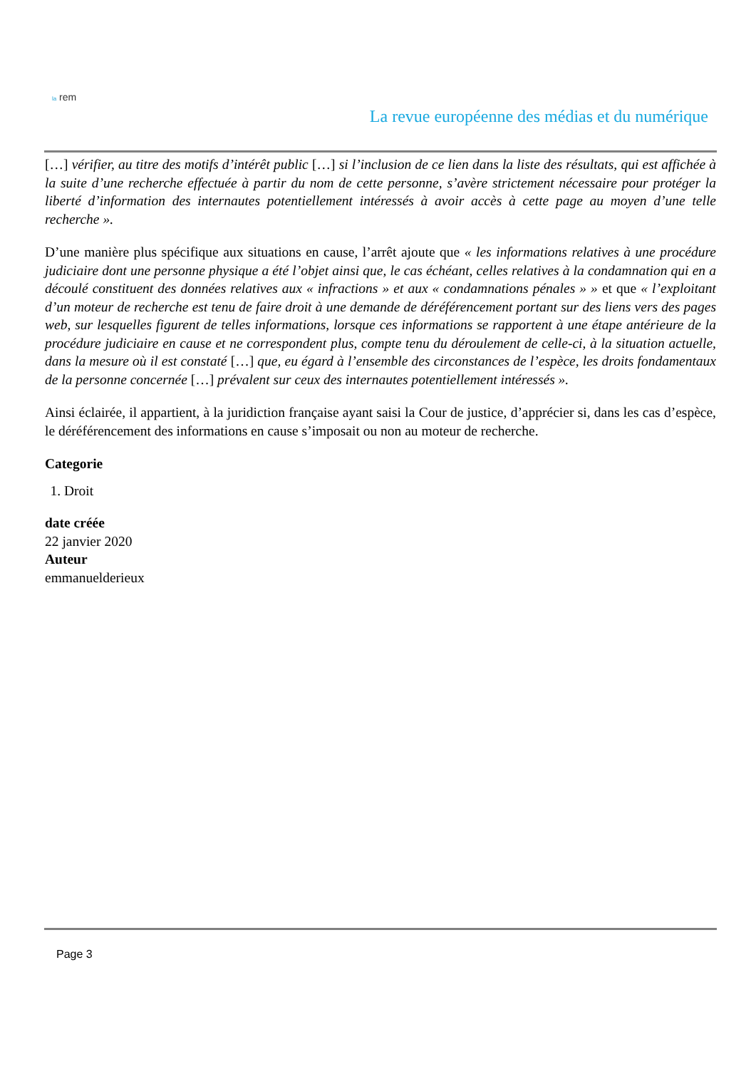la rem
La revue européenne des médias et du numérique
[…] vérifier, au titre des motifs d’intérêt public […] si l’inclusion de ce lien dans la liste des résultats, qui est affichée à la suite d’une recherche effectuée à partir du nom de cette personne, s’avère strictement nécessaire pour protéger la liberté d’information des internautes potentiellement intéressés à avoir accès à cette page au moyen d’une telle recherche ».
D’une manière plus spécifique aux situations en cause, l’arrêt ajoute que « les informations relatives à une procédure judiciaire dont une personne physique a été l’objet ainsi que, le cas échéant, celles relatives à la condamnation qui en a découlé constituent des données relatives aux « infractions » et aux « condamnations pénales » » et que « l’exploitant d’un moteur de recherche est tenu de faire droit à une demande de déréférencement portant sur des liens vers des pages web, sur lesquelles figurent de telles informations, lorsque ces informations se rapportent à une étape antérieure de la procédure judiciaire en cause et ne correspondent plus, compte tenu du déroulement de celle-ci, à la situation actuelle, dans la mesure où il est constaté […] que, eu égard à l’ensemble des circonstances de l’espèce, les droits fondamentaux de la personne concernée […] prévalent sur ceux des internautes potentiellement intéressés ».
Ainsi éclairée, il appartient, à la juridiction française ayant saisi la Cour de justice, d’apprécier si, dans les cas d’espèce, le déréférencement des informations en cause s’imposait ou non au moteur de recherche.
Categorie
1. Droit
date créée
22 janvier 2020
Auteur
emmanuelderieux
Page 3